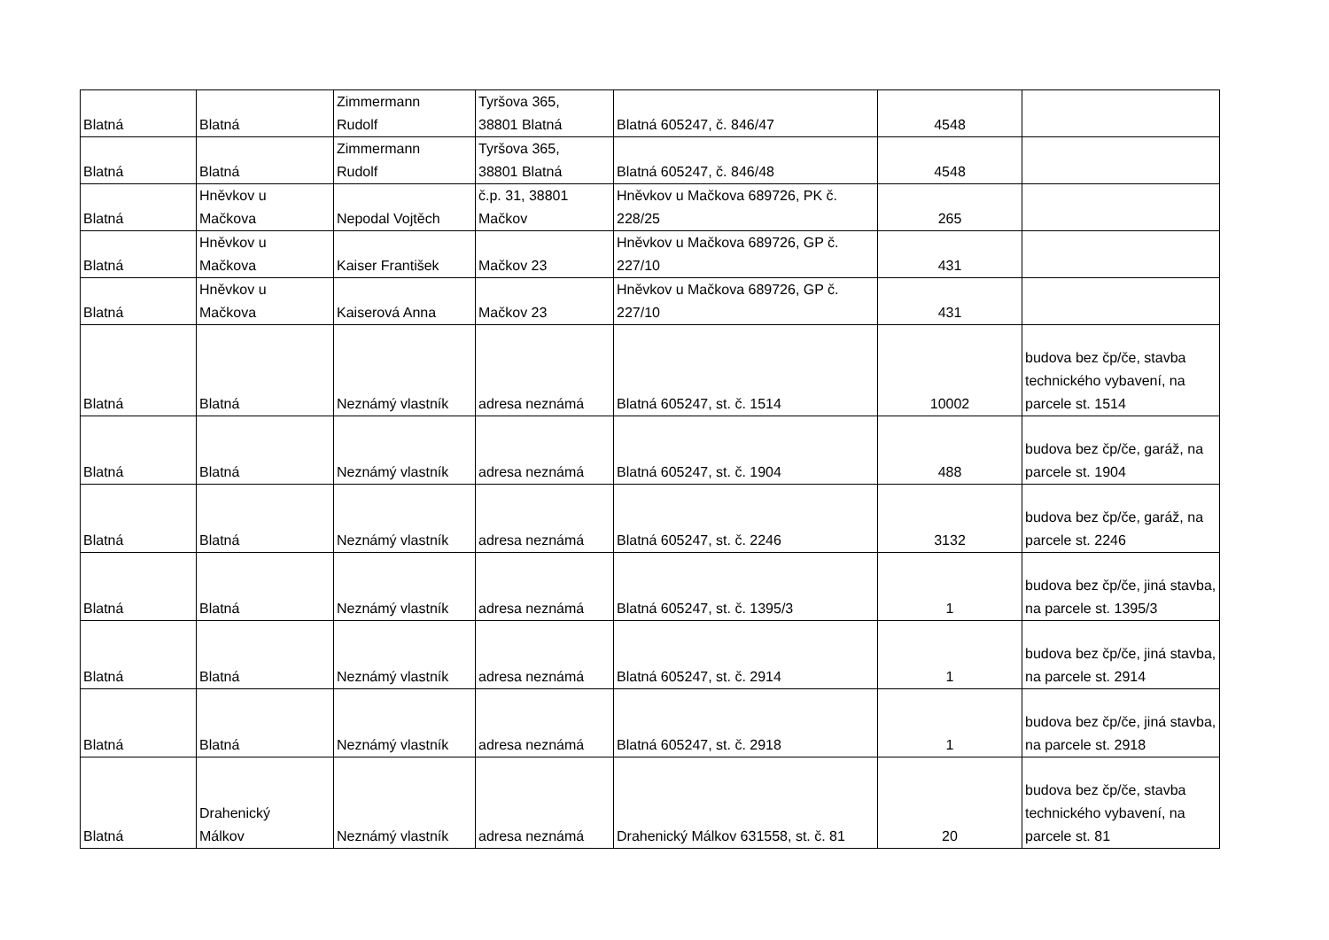| Blatná | Blatná | Zimmermann Rudolf | Tyršova 365, 38801 Blatná | Blatná 605247, č. 846/47 | 4548 | |
| Blatná | Blatná | Zimmermann Rudolf | Tyršova 365, 38801 Blatná | Blatná 605247, č. 846/48 | 4548 | |
| Blatná | Hněvkov u Mačkova | Nepodal Vojtěch | č.p. 31, 38801 Mačkov | Hněvkov u Mačkova 689726, PK č. 228/25 | 265 | |
| Blatná | Hněvkov u Mačkova | Kaiser František | Mačkov 23 | Hněvkov u Mačkova 689726, GP č. 227/10 | 431 | |
| Blatná | Hněvkov u Mačkova | Kaiserová Anna | Mačkov 23 | Hněvkov u Mačkova 689726, GP č. 227/10 | 431 | |
| Blatná | Blatná | Neznámý vlastník | adresa neznámá | Blatná 605247, st. č. 1514 | 10002 | budova bez čp/če, stavba technického vybavení, na parcele st. 1514 |
| Blatná | Blatná | Neznámý vlastník | adresa neznámá | Blatná 605247, st. č. 1904 | 488 | budova bez čp/če, garáž, na parcele st. 1904 |
| Blatná | Blatná | Neznámý vlastník | adresa neznámá | Blatná 605247, st. č. 2246 | 3132 | budova bez čp/če, garáž, na parcele st. 2246 |
| Blatná | Blatná | Neznámý vlastník | adresa neznámá | Blatná 605247, st. č. 1395/3 | 1 | budova bez čp/če, jiná stavba, na parcele st. 1395/3 |
| Blatná | Blatná | Neznámý vlastník | adresa neznámá | Blatná 605247, st. č. 2914 | 1 | budova bez čp/če, jiná stavba, na parcele st. 2914 |
| Blatná | Blatná | Neznámý vlastník | adresa neznámá | Blatná 605247, st. č. 2918 | 1 | budova bez čp/če, jiná stavba, na parcele st. 2918 |
| Blatná | Drahenický Málkov | Neznámý vlastník | adresa neznámá | Drahenický Málkov 631558, st. č. 81 | 20 | budova bez čp/če, stavba technického vybavení, na parcele st. 81 |